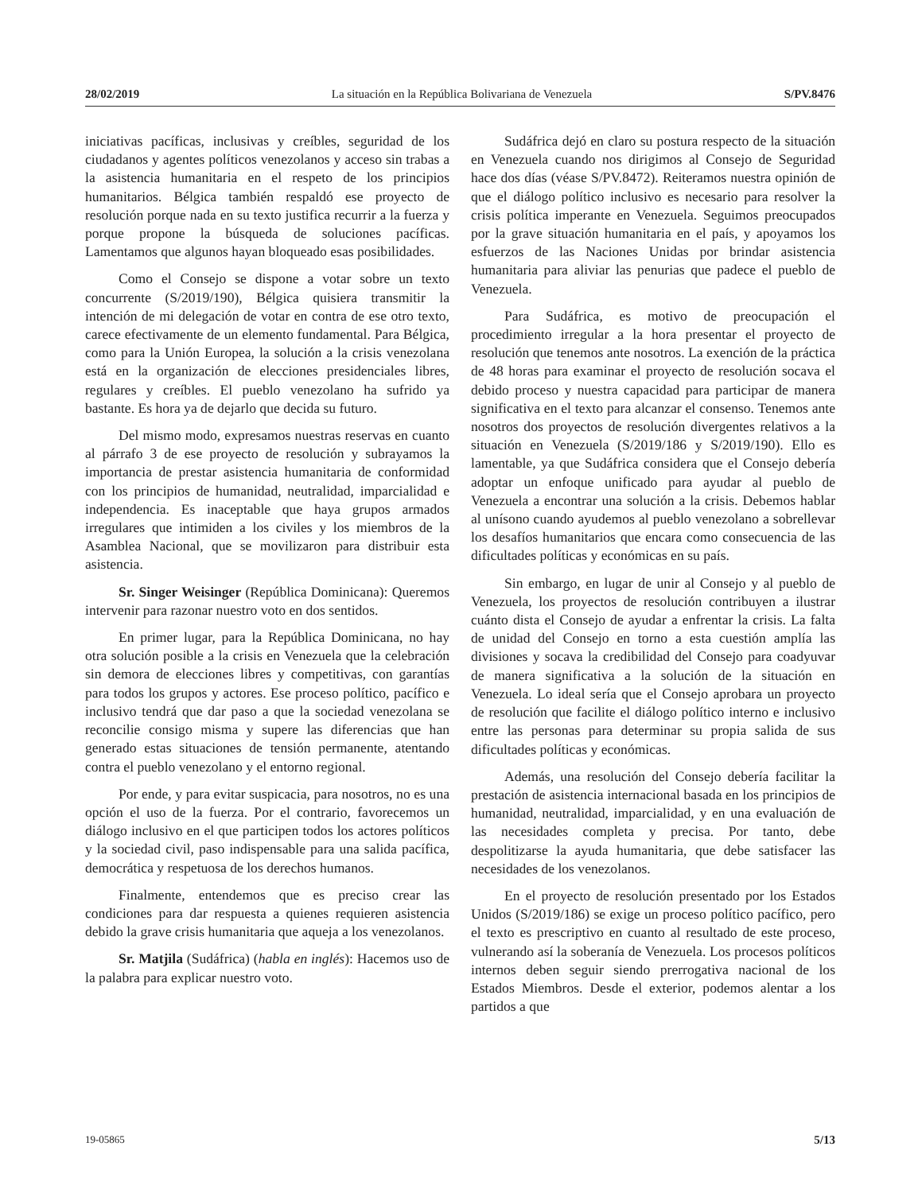28/02/2019 La situación en la República Bolivariana de Venezuela S/PV.8476
iniciativas pacíficas, inclusivas y creíbles, seguridad de los ciudadanos y agentes políticos venezolanos y acceso sin trabas a la asistencia humanitaria en el respeto de los principios humanitarios. Bélgica también respaldó ese proyecto de resolución porque nada en su texto justifica recurrir a la fuerza y porque propone la búsqueda de soluciones pacíficas. Lamentamos que algunos hayan bloqueado esas posibilidades.
Como el Consejo se dispone a votar sobre un texto concurrente (S/2019/190), Bélgica quisiera transmitir la intención de mi delegación de votar en contra de ese otro texto, carece efectivamente de un elemento fundamental. Para Bélgica, como para la Unión Europea, la solución a la crisis venezolana está en la organización de elecciones presidenciales libres, regulares y creíbles. El pueblo venezolano ha sufrido ya bastante. Es hora ya de dejarlo que decida su futuro.
Del mismo modo, expresamos nuestras reservas en cuanto al párrafo 3 de ese proyecto de resolución y subrayamos la importancia de prestar asistencia humanitaria de conformidad con los principios de humanidad, neutralidad, imparcialidad e independencia. Es inaceptable que haya grupos armados irregulares que intimiden a los civiles y los miembros de la Asamblea Nacional, que se movilizaron para distribuir esta asistencia.
Sr. Singer Weisinger (República Dominicana): Queremos intervenir para razonar nuestro voto en dos sentidos.
En primer lugar, para la República Dominicana, no hay otra solución posible a la crisis en Venezuela que la celebración sin demora de elecciones libres y competitivas, con garantías para todos los grupos y actores. Ese proceso político, pacífico e inclusivo tendrá que dar paso a que la sociedad venezolana se reconcilie consigo misma y supere las diferencias que han generado estas situaciones de tensión permanente, atentando contra el pueblo venezolano y el entorno regional.
Por ende, y para evitar suspicacia, para nosotros, no es una opción el uso de la fuerza. Por el contrario, favorecemos un diálogo inclusivo en el que participen todos los actores políticos y la sociedad civil, paso indispensable para una salida pacífica, democrática y respetuosa de los derechos humanos.
Finalmente, entendemos que es preciso crear las condiciones para dar respuesta a quienes requieren asistencia debido la grave crisis humanitaria que aqueja a los venezolanos.
Sr. Matjila (Sudáfrica) (habla en inglés): Hacemos uso de la palabra para explicar nuestro voto.
Sudáfrica dejó en claro su postura respecto de la situación en Venezuela cuando nos dirigimos al Consejo de Seguridad hace dos días (véase S/PV.8472). Reiteramos nuestra opinión de que el diálogo político inclusivo es necesario para resolver la crisis política imperante en Venezuela. Seguimos preocupados por la grave situación humanitaria en el país, y apoyamos los esfuerzos de las Naciones Unidas por brindar asistencia humanitaria para aliviar las penurias que padece el pueblo de Venezuela.
Para Sudáfrica, es motivo de preocupación el procedimiento irregular a la hora presentar el proyecto de resolución que tenemos ante nosotros. La exención de la práctica de 48 horas para examinar el proyecto de resolución socava el debido proceso y nuestra capacidad para participar de manera significativa en el texto para alcanzar el consenso. Tenemos ante nosotros dos proyectos de resolución divergentes relativos a la situación en Venezuela (S/2019/186 y S/2019/190). Ello es lamentable, ya que Sudáfrica considera que el Consejo debería adoptar un enfoque unificado para ayudar al pueblo de Venezuela a encontrar una solución a la crisis. Debemos hablar al unísono cuando ayudemos al pueblo venezolano a sobrellevar los desafíos humanitarios que encara como consecuencia de las dificultades políticas y económicas en su país.
Sin embargo, en lugar de unir al Consejo y al pueblo de Venezuela, los proyectos de resolución contribuyen a ilustrar cuánto dista el Consejo de ayudar a enfrentar la crisis. La falta de unidad del Consejo en torno a esta cuestión amplía las divisiones y socava la credibilidad del Consejo para coadyuvar de manera significativa a la solución de la situación en Venezuela. Lo ideal sería que el Consejo aprobara un proyecto de resolución que facilite el diálogo político interno e inclusivo entre las personas para determinar su propia salida de sus dificultades políticas y económicas.
Además, una resolución del Consejo debería facilitar la prestación de asistencia internacional basada en los principios de humanidad, neutralidad, imparcialidad, y en una evaluación de las necesidades completa y precisa. Por tanto, debe despolitizarse la ayuda humanitaria, que debe satisfacer las necesidades de los venezolanos.
En el proyecto de resolución presentado por los Estados Unidos (S/2019/186) se exige un proceso político pacífico, pero el texto es prescriptivo en cuanto al resultado de este proceso, vulnerando así la soberanía de Venezuela. Los procesos políticos internos deben seguir siendo prerrogativa nacional de los Estados Miembros. Desde el exterior, podemos alentar a los partidos a que
19-05865 5/13